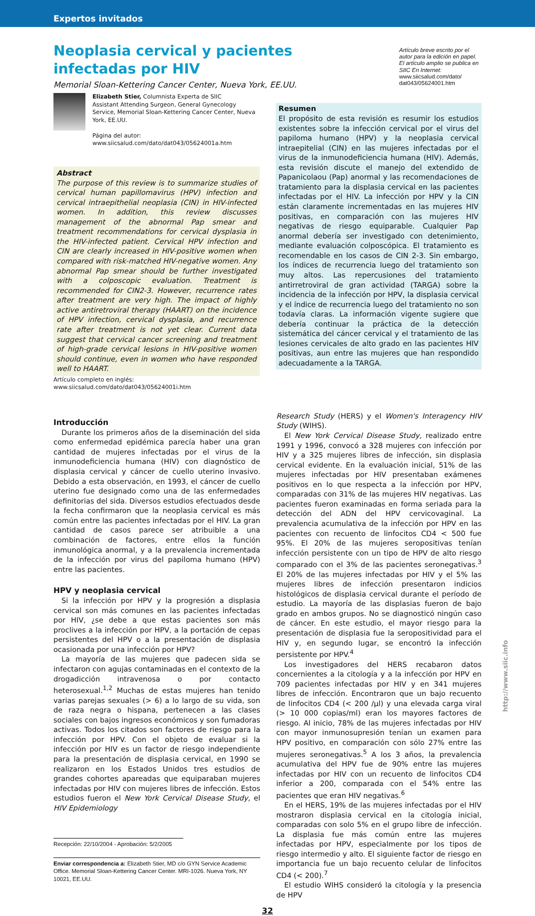Expertos invitados
Neoplasia cervical y pacientes infectadas por HIV
Memorial Sloan-Kettering Cancer Center, Nueva York, EE.UU.
Artículo breve escrito por el autor para la edición en papel. El artículo amplio se publica en SIIC En Internet:
www.siicsalud.com/dato/ dat043/05624001.htm
Elizabeth Stier, Columnista Experta de SIIC
Assistant Attending Surgeon, General Gynecology Service, Memorial Sloan-Kettering Cancer Center, Nueva York, EE.UU.
Página del autor: www.siicsalud.com/dato/dat043/05624001a.htm
Abstract
The purpose of this review is to summarize studies of cervical human papillomavirus (HPV) infection and cervical intraepithelial neoplasia (CIN) in HIV-infected women. In addition, this review discusses management of the abnormal Pap smear and treatment recommendations for cervical dysplasia in the HIV-infected patient. Cervical HPV infection and CIN are clearly increased in HIV-positive women when compared with risk-matched HIV-negative women. Any abnormal Pap smear should be further investigated with a colposcopic evaluation. Treatment is recommended for CIN2-3. However, recurrence rates after treatment are very high. The impact of highly active antiretroviral therapy (HAART) on the incidence of HPV infection, cervical dysplasia, and recurrence rate after treatment is not yet clear. Current data suggest that cervical cancer screening and treatment of high-grade cervical lesions in HIV-positive women should continue, even in women who have responded well to HAART.
Artículo completo en inglés: www.siicsalud.com/dato/dat043/05624001i.htm
Resumen
El propósito de esta revisión es resumir los estudios existentes sobre la infección cervical por el virus del papiloma humano (HPV) y la neoplasia cervical intraepitelial (CIN) en las mujeres infectadas por el virus de la inmunodeficiencia humana (HIV). Además, esta revisión discute el manejo del extendido de Papanicolaou (Pap) anormal y las recomendaciones de tratamiento para la displasia cervical en las pacientes infectadas por el HIV. La infección por HPV y la CIN están claramente incrementadas en las mujeres HIV positivas, en comparación con las mujeres HIV negativas de riesgo equiparable. Cualquier Pap anormal debería ser investigado con detenimiento, mediante evaluación colposcópica. El tratamiento es recomendable en los casos de CIN 2-3. Sin embargo, los índices de recurrencia luego del tratamiento son muy altos. Las repercusiones del tratamiento antirretroviral de gran actividad (TARGA) sobre la incidencia de la infección por HPV, la displasia cervical y el índice de recurrencia luego del tratamiento no son todavía claras. La información vigente sugiere que debería continuar la práctica de la detección sistemática del cáncer cervical y el tratamiento de las lesiones cervicales de alto grado en las pacientes HIV positivas, aun entre las mujeres que han respondido adecuadamente a la TARGA.
Introducción
Durante los primeros años de la diseminación del sida como enfermedad epidémica parecía haber una gran cantidad de mujeres infectadas por el virus de la inmunodeficiencia humana (HIV) con diagnóstico de displasia cervical y cáncer de cuello uterino invasivo. Debido a esta observación, en 1993, el cáncer de cuello uterino fue designado como una de las enfermedades definitorias del sida. Diversos estudios efectuados desde la fecha confirmaron que la neoplasia cervical es más común entre las pacientes infectadas por el HIV. La gran cantidad de casos parece ser atribuible a una combinación de factores, entre ellos la función inmunológica anormal, y a la prevalencia incrementada de la infección por virus del papiloma humano (HPV) entre las pacientes.
HPV y neoplasia cervical
Si la infección por HPV y la progresión a displasia cervical son más comunes en las pacientes infectadas por HIV, ¿se debe a que estas pacientes son más proclives a la infección por HPV, a la portación de cepas persistentes del HPV o a la presentación de displasia ocasionada por una infección por HPV?
La mayoría de las mujeres que padecen sida se infectaron con agujas contaminadas en el contexto de la drogadicción intravenosa o por contacto heterosexual.<sup>1,2</sup> Muchas de estas mujeres han tenido varias parejas sexuales (> 6) a lo largo de su vida, son de raza negra o hispana, pertenecen a las clases sociales con bajos ingresos económicos y son fumadoras activas. Todos los citados son factores de riesgo para la infección por HPV. Con el objeto de evaluar si la infección por HIV es un factor de riesgo independiente para la presentación de displasia cervical, en 1990 se realizaron en los Estados Unidos tres estudios de grandes cohortes apareadas que equiparaban mujeres infectadas por HIV con mujeres libres de infección. Estos estudios fueron el New York Cervical Disease Study, el HIV Epidemiology
Recepción: 22/10/2004 - Aprobación: 5/2/2005
Enviar correspondencia a: Elizabeth Stier, MD c/o GYN Service Academic Office. Memorial Sloan-Kettering Cancer Center. MRI-1026. Nueva York, NY 10021, EE.UU.
Research Study (HERS) y el Women's Interagency HIV Study (WIHS).
El New York Cervical Disease Study, realizado entre 1991 y 1996, convocó a 328 mujeres con infección por HIV y a 325 mujeres libres de infección, sin displasia cervical evidente. En la evaluación inicial, 51% de las mujeres infectadas por HIV presentaban exámenes positivos en lo que respecta a la infección por HPV, comparadas con 31% de las mujeres HIV negativas. Las pacientes fueron examinadas en forma seriada para la detección del ADN del HPV cervicovaginal. La prevalencia acumulativa de la infección por HPV en las pacientes con recuento de linfocitos CD4 < 500 fue 95%. El 20% de las mujeres seropositivas tenían infección persistente con un tipo de HPV de alto riesgo comparado con el 3% de las pacientes seronegativas.<sup>3</sup> El 20% de las mujeres infectadas por HIV y el 5% las mujeres libres de infección presentaron indicios histológicos de displasia cervical durante el período de estudio. La mayoría de las displasias fueron de bajo grado en ambos grupos. No se diagnosticó ningún caso de cáncer. En este estudio, el mayor riesgo para la presentación de displasia fue la seropositividad para el HIV y, en segundo lugar, se encontró la infección persistente por HPV.<sup>4</sup>
Los investigadores del HERS recabaron datos concernientes a la citología y a la infección por HPV en 709 pacientes infectadas por HIV y en 341 mujeres libres de infección. Encontraron que un bajo recuento de linfocitos CD4 (< 200 /µl) y una elevada carga viral (> 10 000 copias/ml) eran los mayores factores de riesgo. Al inicio, 78% de las mujeres infectadas por HIV con mayor inmunosupresión tenían un examen para HPV positivo, en comparación con sólo 27% entre las mujeres seronegativas.<sup>5</sup> A los 3 años, la prevalencia acumulativa del HPV fue de 90% entre las mujeres infectadas por HIV con un recuento de linfocitos CD4 inferior a 200, comparada con el 54% entre las pacientes que eran HIV negativas.<sup>6</sup>
En el HERS, 19% de las mujeres infectadas por el HIV mostraron displasia cervical en la citología inicial, comparadas con solo 5% en el grupo libre de infección. La displasia fue más común entre las mujeres infectadas por HPV, especialmente por los tipos de riesgo intermedio y alto. El siguiente factor de riesgo en importancia fue un bajo recuento celular de linfocitos CD4 (< 200).<sup>7</sup>
El estudio WIHS consideró la citología y la presencia de HPV
32
http://www.siic.info